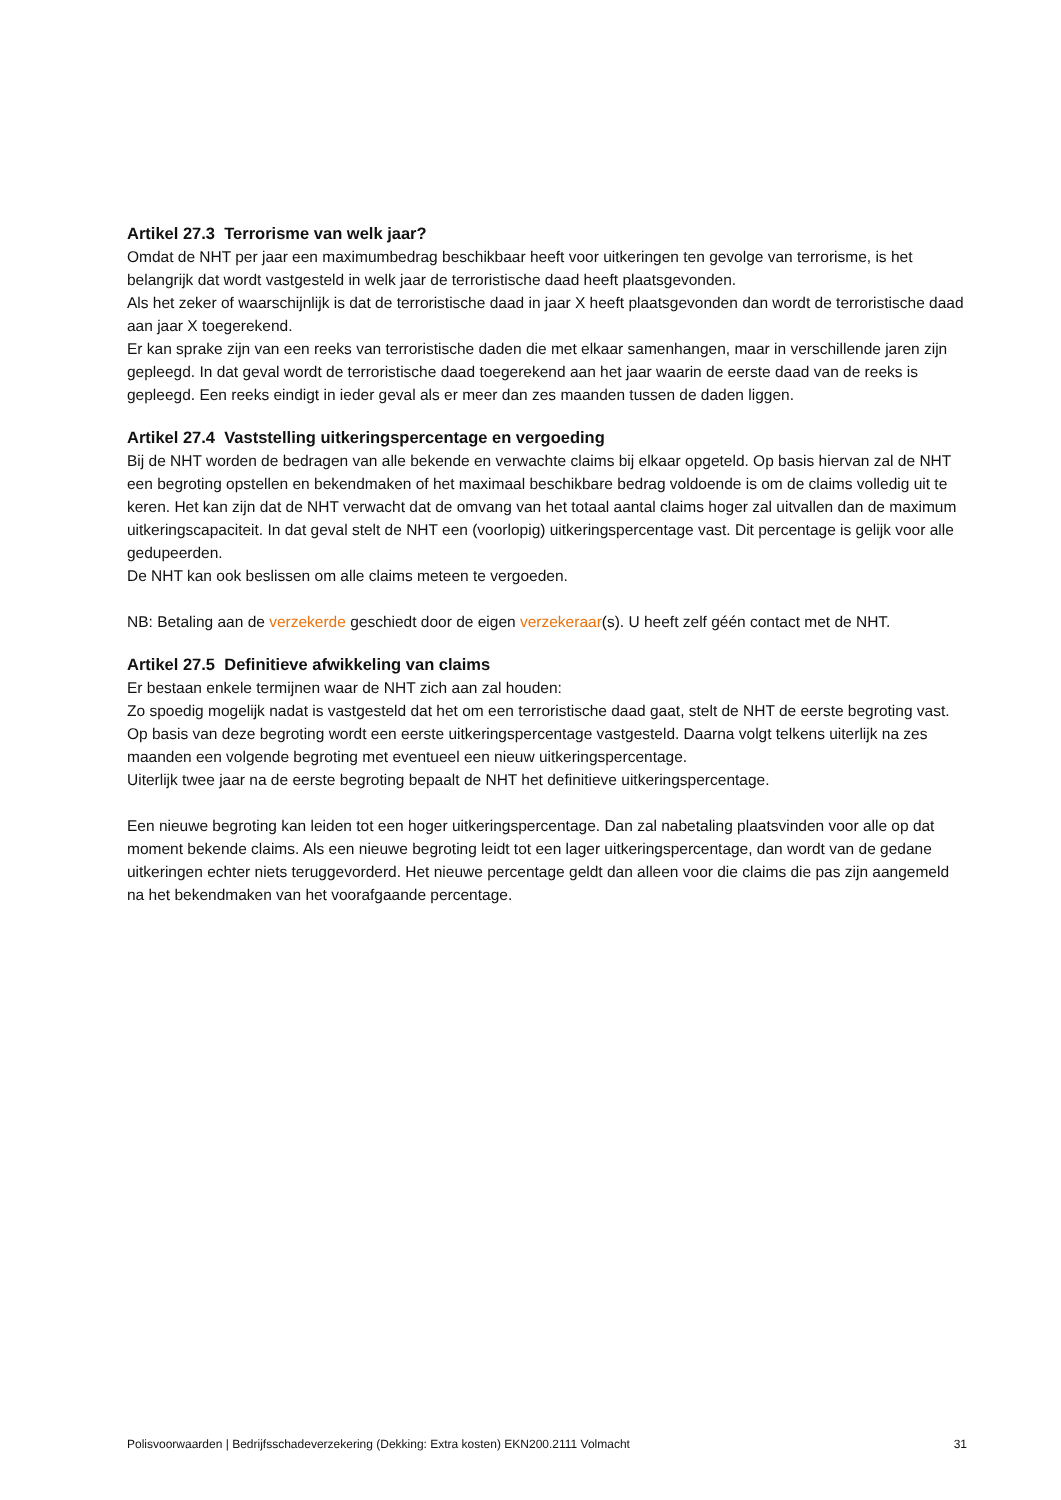Artikel 27.3 Terrorisme van welk jaar?
Omdat de NHT per jaar een maximumbedrag beschikbaar heeft voor uitkeringen ten gevolge van terrorisme, is het belangrijk dat wordt vastgesteld in welk jaar de terroristische daad heeft plaatsgevonden.
Als het zeker of waarschijnlijk is dat de terroristische daad in jaar X heeft plaatsgevonden dan wordt de terroristische daad aan jaar X toegerekend.
Er kan sprake zijn van een reeks van terroristische daden die met elkaar samenhangen, maar in verschillende jaren zijn gepleegd. In dat geval wordt de terroristische daad toegerekend aan het jaar waarin de eerste daad van de reeks is gepleegd. Een reeks eindigt in ieder geval als er meer dan zes maanden tussen de daden liggen.
Artikel 27.4 Vaststelling uitkeringspercentage en vergoeding
Bij de NHT worden de bedragen van alle bekende en verwachte claims bij elkaar opgeteld. Op basis hiervan zal de NHT een begroting opstellen en bekendmaken of het maximaal beschikbare bedrag voldoende is om de claims volledig uit te keren. Het kan zijn dat de NHT verwacht dat de omvang van het totaal aantal claims hoger zal uitvallen dan de maximum uitkeringscapaciteit. In dat geval stelt de NHT een (voorlopig) uitkeringspercentage vast. Dit percentage is gelijk voor alle gedupeerden.
De NHT kan ook beslissen om alle claims meteen te vergoeden.
NB: Betaling aan de verzekerde geschiedt door de eigen verzekeraar(s). U heeft zelf géén contact met de NHT.
Artikel 27.5 Definitieve afwikkeling van claims
Er bestaan enkele termijnen waar de NHT zich aan zal houden:
Zo spoedig mogelijk nadat is vastgesteld dat het om een terroristische daad gaat, stelt de NHT de eerste begroting vast. Op basis van deze begroting wordt een eerste uitkeringspercentage vastgesteld. Daarna volgt telkens uiterlijk na zes maanden een volgende begroting met eventueel een nieuw uitkeringspercentage.
Uiterlijk twee jaar na de eerste begroting bepaalt de NHT het definitieve uitkeringspercentage.
Een nieuwe begroting kan leiden tot een hoger uitkeringspercentage. Dan zal nabetaling plaatsvinden voor alle op dat moment bekende claims. Als een nieuwe begroting leidt tot een lager uitkeringspercentage, dan wordt van de gedane uitkeringen echter niets teruggevorderd. Het nieuwe percentage geldt dan alleen voor die claims die pas zijn aangemeld na het bekendmaken van het voorafgaande percentage.
Polisvoorwaarden | Bedrijfsschadeverzekering (Dekking: Extra kosten) EKN200.2111 Volmacht 31